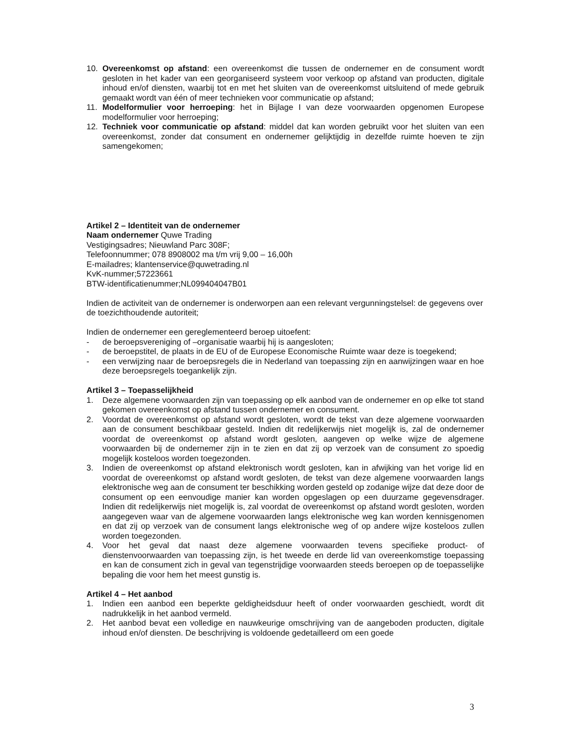10. Overeenkomst op afstand: een overeenkomst die tussen de ondernemer en de consument wordt gesloten in het kader van een georganiseerd systeem voor verkoop op afstand van producten, digitale inhoud en/of diensten, waarbij tot en met het sluiten van de overeenkomst uitsluitend of mede gebruik gemaakt wordt van één of meer technieken voor communicatie op afstand;
11. Modelformulier voor herroeping: het in Bijlage I van deze voorwaarden opgenomen Europese modelformulier voor herroeping;
12. Techniek voor communicatie op afstand: middel dat kan worden gebruikt voor het sluiten van een overeenkomst, zonder dat consument en ondernemer gelijktijdig in dezelfde ruimte hoeven te zijn samengekomen;
Artikel 2 – Identiteit van de ondernemer
Naam ondernemer Quwe Trading
Vestigingsadres; Nieuwland Parc 308F;
Telefoonnummer; 078 8908002 ma t/m vrij 9,00 – 16,00h
E-mailadres; klantenservice@quwetrading.nl
KvK-nummer;57223661
BTW-identificatienummer;NL099404047B01
Indien de activiteit van de ondernemer is onderworpen aan een relevant vergunningstelsel: de gegevens over de toezichthoudende autoriteit;
Indien de ondernemer een gereglementeerd beroep uitoefent:
- de beroepsvereniging of –organisatie waarbij hij is aangesloten;
- de beroepstitel, de plaats in de EU of de Europese Economische Ruimte waar deze is toegekend;
- een verwijzing naar de beroepsregels die in Nederland van toepassing zijn en aanwijzingen waar en hoe deze beroepsregels toegankelijk zijn.
Artikel 3 – Toepasselijkheid
1. Deze algemene voorwaarden zijn van toepassing op elk aanbod van de ondernemer en op elke tot stand gekomen overeenkomst op afstand tussen ondernemer en consument.
2. Voordat de overeenkomst op afstand wordt gesloten, wordt de tekst van deze algemene voorwaarden aan de consument beschikbaar gesteld. Indien dit redelijkerwijs niet mogelijk is, zal de ondernemer voordat de overeenkomst op afstand wordt gesloten, aangeven op welke wijze de algemene voorwaarden bij de ondernemer zijn in te zien en dat zij op verzoek van de consument zo spoedig mogelijk kosteloos worden toegezonden.
3. Indien de overeenkomst op afstand elektronisch wordt gesloten, kan in afwijking van het vorige lid en voordat de overeenkomst op afstand wordt gesloten, de tekst van deze algemene voorwaarden langs elektronische weg aan de consument ter beschikking worden gesteld op zodanige wijze dat deze door de consument op een eenvoudige manier kan worden opgeslagen op een duurzame gegevensdrager. Indien dit redelijkerwijs niet mogelijk is, zal voordat de overeenkomst op afstand wordt gesloten, worden aangegeven waar van de algemene voorwaarden langs elektronische weg kan worden kennisgenomen en dat zij op verzoek van de consument langs elektronische weg of op andere wijze kosteloos zullen worden toegezonden.
4. Voor het geval dat naast deze algemene voorwaarden tevens specifieke product- of dienstenvoorwaarden van toepassing zijn, is het tweede en derde lid van overeenkomstige toepassing en kan de consument zich in geval van tegenstrijdige voorwaarden steeds beroepen op de toepasselijke bepaling die voor hem het meest gunstig is.
Artikel 4 – Het aanbod
1. Indien een aanbod een beperkte geldigheidsduur heeft of onder voorwaarden geschiedt, wordt dit nadrukkelijk in het aanbod vermeld.
2. Het aanbod bevat een volledige en nauwkeurige omschrijving van de aangeboden producten, digitale inhoud en/of diensten. De beschrijving is voldoende gedetailleerd om een goede
3